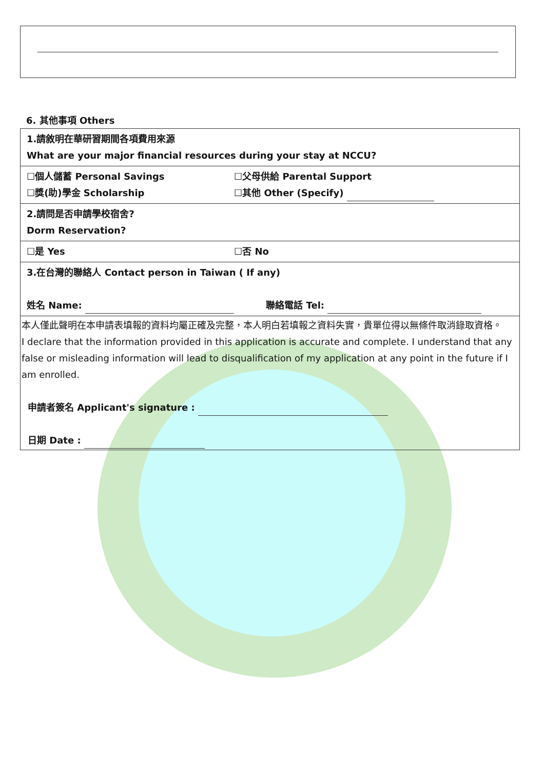6. 其他事項 Others
| 1.請敘明在華研習期間各項費用來源 What are your major financial resources during your stay at NCCU? | |
| ☐個人儲蓄 Personal Savings ☐獎(助)學金 Scholarship | ☐父母供給 Parental Support ☐其他 Other (Specify) |
| 2.請問是否申請學校宿舍? Dorm Reservation? | |
| ☐是 Yes | ☐否 No |
| 3.在台灣的聯絡人 Contact person in Taiwan ( If any) 姓名 Name: 聯絡電話 Tel: | |
| 本人僅此聲明在本申請表填報的資料均屬正確及完整，本人明白若填報之資料失實，貴單位得以無條件取消錄取資格。 I declare that the information provided in this application is accurate and complete. I understand that any false or misleading information will lead to disqualification of my application at any point in the future if I am enrolled. 申請者簽名 Applicant's signature : 日期 Date : | |